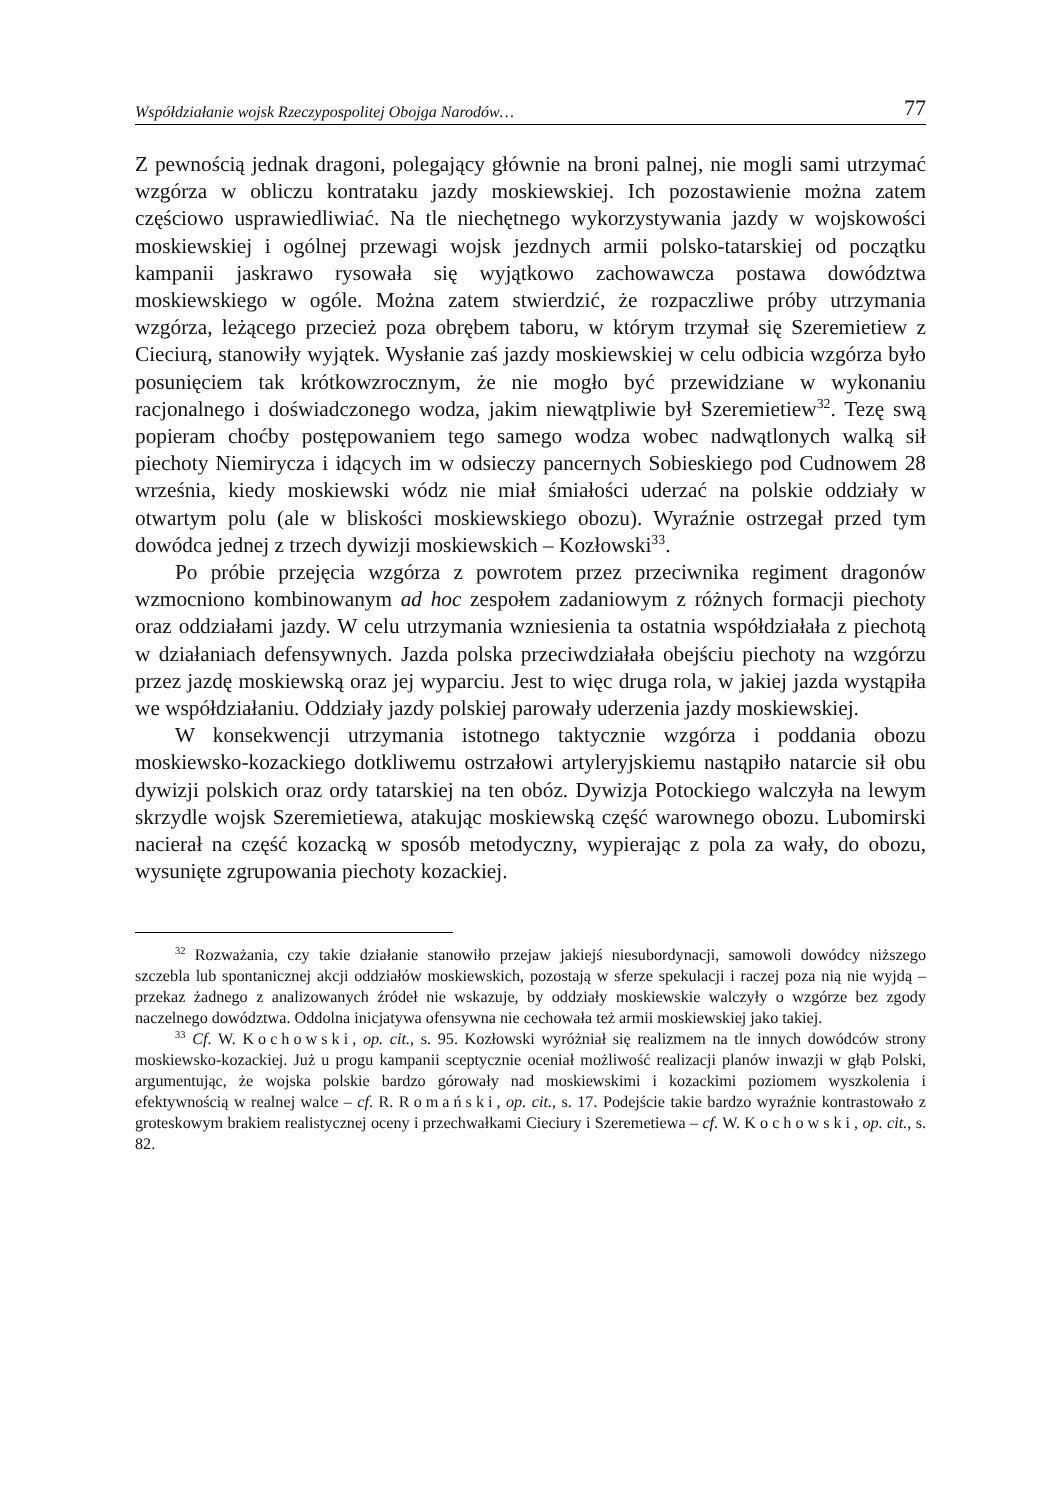Współdziałanie wojsk Rzeczypospolitej Obojga Narodów… 77
Z pewnością jednak dragoni, polegający głównie na broni palnej, nie mogli sami utrzymać wzgórza w obliczu kontrataku jazdy moskiewskiej. Ich pozostawienie można zatem częściowo usprawiedliwiać. Na tle niechętnego wykorzystywania jazdy w wojskowości moskiewskiej i ogólnej przewagi wojsk jezdnych armii polsko-tatarskiej od początku kampanii jaskrawo rysowała się wyjątkowo zachowawcza postawa dowództwa moskiewskiego w ogóle. Można zatem stwierdzić, że rozpaczliwe próby utrzymania wzgórza, leżącego przecież poza obrębem taboru, w którym trzymał się Szeremietiew z Cieciurą, stanowiły wyjątek. Wysłanie zaś jazdy moskiewskiej w celu odbicia wzgórza było posunięciem tak krótkowzrocznym, że nie mogło być przewidziane w wykonaniu racjonalnego i doświadczonego wodza, jakim niewątpliwie był Szeremietiew<sup>32</sup>. Tezę swą popieram choćby postępowaniem tego samego wodza wobec nadwątlonych walką sił piechoty Niemirycza i idących im w odsieczy pancernych Sobieskiego pod Cudnowem 28 września, kiedy moskiewski wódz nie miał śmiałości uderzać na polskie oddziały w otwartym polu (ale w bliskości moskiewskiego obozu). Wyraźnie ostrzegał przed tym dowódca jednej z trzech dywizji moskiewskich – Kozłowski<sup>33</sup>.
Po próbie przejęcia wzgórza z powrotem przez przeciwnika regiment dragonów wzmocniono kombinowanym ad hoc zespołem zadaniowym z różnych formacji piechoty oraz oddziałami jazdy. W celu utrzymania wzniesienia ta ostatnia współdziałała z piechotą w działaniach defensywnych. Jazda polska przeciwdziałała obejściu piechoty na wzgórzu przez jazdę moskiewską oraz jej wyparciu. Jest to więc druga rola, w jakiej jazda wystąpiła we współdziałaniu. Oddziały jazdy polskiej parowały uderzenia jazdy moskiewskiej.
W konsekwencji utrzymania istotnego taktycznie wzgórza i poddania obozu moskiewsko-kozackiego dotkliwemu ostrzałowi artyleryjskiemu nastąpiło natarcie sił obu dywizji polskich oraz ordy tatarskiej na ten obóz. Dywizja Potockiego walczyła na lewym skrzydle wojsk Szeremietiewa, atakując moskiewską część warownego obozu. Lubomirski nacierał na część kozacką w sposób metodyczny, wypierając z pola za wały, do obozu, wysunięte zgrupowania piechoty kozackiej.
<sup>32</sup> Rozważania, czy takie działanie stanowiło przejaw jakiejś niesubordynacji, samowoli dowódcy niższego szczebla lub spontanicznej akcji oddziałów moskiewskich, pozostają w sferze spekulacji i raczej poza nią nie wyjdą – przekaz żadnego z analizowanych źródeł nie wskazuje, by oddziały moskiewskie walczyły o wzgórze bez zgody naczelnego dowództwa. Oddolna inicjatywa ofensywna nie cechowała też armii moskiewskiej jako takiej.
<sup>33</sup> Cf. W. Kochowski, op. cit., s. 95. Kozłowski wyróżniał się realizmem na tle innych dowódców strony moskiewsko-kozackiej. Już u progu kampanii sceptycznie oceniał możliwość realizacji planów inwazji w głąb Polski, argumentując, że wojska polskie bardzo górowały nad moskiewskimi i kozackimi poziomem wyszkolenia i efektywnością w realnej walce – cf. R. Romański, op. cit., s. 17. Podejście takie bardzo wyraźnie kontrastowało z groteskowym brakiem realistycznej oceny i przechwałkami Cieciury i Szeremetiewa – cf. W. Kochowski, op. cit., s. 82.